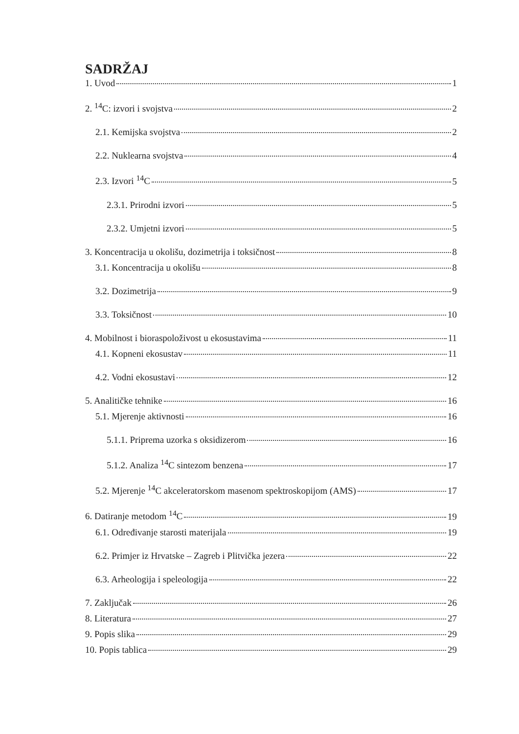SADRŽAJ
1. Uvod 1
2. <sup>14</sup>C: izvori i svojstva 2
2.1. Kemijska svojstva 2
2.2. Nuklearna svojstva 4
2.3. Izvori <sup>14</sup>C 5
2.3.1. Prirodni izvori 5
2.3.2. Umjetni izvori 5
3. Koncentracija u okolišu, dozimetrija i toksičnost 8
3.1. Koncentracija u okolišu 8
3.2. Dozimetrija 9
3.3. Toksičnost 10
4. Mobilnost i bioraspoloživost u ekosustavima 11
4.1. Kopneni ekosustav 11
4.2. Vodni ekosustavi 12
5. Analitičke tehnike 16
5.1. Mjerenje aktivnosti 16
5.1.1. Priprema uzorka s oksidizerom 16
5.1.2. Analiza <sup>14</sup>C sintezom benzena 17
5.2. Mjerenje <sup>14</sup>C akceleratorskom masenom spektroskopijom (AMS) 17
6. Datiranje metodom <sup>14</sup>C 19
6.1. Određivanje starosti materijala 19
6.2. Primjer iz Hrvatske – Zagreb i Plitvička jezera 22
6.3. Arheologija i speleologija 22
7. Zaključak 26
8. Literatura 27
9. Popis slika 29
10. Popis tablica 29